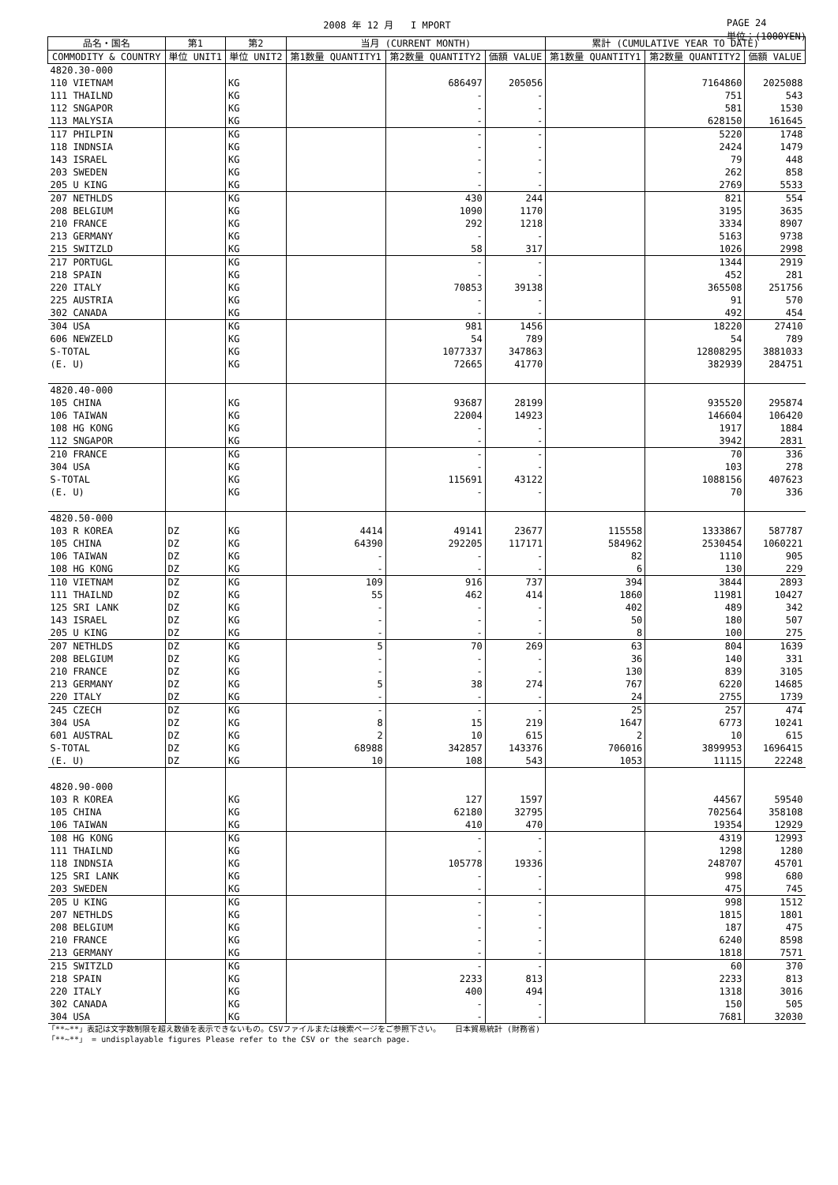2008 年 12 月 I MPORT PAGE 24
単位：(1000YEN)
| 品名・国名 | 第1 | 第2 | 当月 (CURRENT MONTH) | | | 累計 (CUMULATIVE YEAR TO DATE) | | |
| --- | --- | --- | --- | --- | --- | --- | --- | --- |
| COMMODITY & COUNTRY | 単位 UNIT1 | 単位 UNIT2 | 第1数量 QUANTITY1 | 第2数量 QUANTITY2 | 価額 VALUE | 第1数量 QUANTITY1 | 第2数量 QUANTITY2 | 価額 VALUE |
| 4820.30-000 | | | | | | | | |
| 110 VIETNAM | | KG | | 686497 | 205056 | | 7164860 | 2025088 |
| 111 THAILND | | KG | | - | - | | 751 | 543 |
| 112 SNGAPOR | | KG | | - | - | | 581 | 1530 |
| 113 MALYSIA | | KG | | - | - | | 628150 | 161645 |
| 117 PHILPIN | | KG | | - | - | | 5220 | 1748 |
| 118 INDNSIA | | KG | | - | - | | 2424 | 1479 |
| 143 ISRAEL | | KG | | - | - | | 79 | 448 |
| 203 SWEDEN | | KG | | - | - | | 262 | 858 |
| 205 U KING | | KG | | - | - | | 2769 | 5533 |
| 207 NETHLDS | | KG | | 430 | 244 | | 821 | 554 |
| 208 BELGIUM | | KG | | 1090 | 1170 | | 3195 | 3635 |
| 210 FRANCE | | KG | | 292 | 1218 | | 3334 | 8907 |
| 213 GERMANY | | KG | | - | - | | 5163 | 9738 |
| 215 SWITZLD | | KG | | 58 | 317 | | 1026 | 2998 |
| 217 PORTUGL | | KG | | - | - | | 1344 | 2919 |
| 218 SPAIN | | KG | | - | - | | 452 | 281 |
| 220 ITALY | | KG | | 70853 | 39138 | | 365508 | 251756 |
| 225 AUSTRIA | | KG | | - | - | | 91 | 570 |
| 302 CANADA | | KG | | - | - | | 492 | 454 |
| 304 USA | | KG | | 981 | 1456 | | 18220 | 27410 |
| 606 NEWZELD | | KG | | 54 | 789 | | 54 | 789 |
| S-TOTAL | | KG | | 1077337 | 347863 | | 12808295 | 3881033 |
| (E. U) | | KG | | 72665 | 41770 | | 382939 | 284751 |
| 4820.40-000 | | | | | | | | |
| 105 CHINA | | KG | | 93687 | 28199 | | 935520 | 295874 |
| 106 TAIWAN | | KG | | 22004 | 14923 | | 146604 | 106420 |
| 108 HG KONG | | KG | | - | - | | 1917 | 1884 |
| 112 SNGAPOR | | KG | | - | - | | 3942 | 2831 |
| 210 FRANCE | | KG | | - | - | | 70 | 336 |
| 304 USA | | KG | | - | - | | 103 | 278 |
| S-TOTAL | | KG | | 115691 | 43122 | | 1088156 | 407623 |
| (E. U) | | KG | | - | - | | 70 | 336 |
| 4820.50-000 | | | | | | | | |
| 103 R KOREA | DZ | KG | 4414 | 49141 | 23677 | 115558 | 1333867 | 587787 |
| 105 CHINA | DZ | KG | 64390 | 292205 | 117171 | 584962 | 2530454 | 1060221 |
| 106 TAIWAN | DZ | KG | - | - | - | 82 | 1110 | 905 |
| 108 HG KONG | DZ | KG | - | - | - | 6 | 130 | 229 |
| 110 VIETNAM | DZ | KG | 109 | 916 | 737 | 394 | 3844 | 2893 |
| 111 THAILND | DZ | KG | 55 | 462 | 414 | 1860 | 11981 | 10427 |
| 125 SRI LANK | DZ | KG | - | - | - | 402 | 489 | 342 |
| 143 ISRAEL | DZ | KG | - | - | - | 50 | 180 | 507 |
| 205 U KING | DZ | KG | - | - | - | 8 | 100 | 275 |
| 207 NETHLDS | DZ | KG | 5 | 70 | 269 | 63 | 804 | 1639 |
| 208 BELGIUM | DZ | KG | - | - | - | 36 | 140 | 331 |
| 210 FRANCE | DZ | KG | - | - | - | 130 | 839 | 3105 |
| 213 GERMANY | DZ | KG | 5 | 38 | 274 | 767 | 6220 | 14685 |
| 220 ITALY | DZ | KG | - | - | - | 24 | 2755 | 1739 |
| 245 CZECH | DZ | KG | - | - | - | 25 | 257 | 474 |
| 304 USA | DZ | KG | 8 | 15 | 219 | 1647 | 6773 | 10241 |
| 601 AUSTRAL | DZ | KG | 2 | 10 | 615 | 2 | 10 | 615 |
| S-TOTAL | DZ | KG | 68988 | 342857 | 143376 | 706016 | 3899953 | 1696415 |
| (E. U) | DZ | KG | 10 | 108 | 543 | 1053 | 11115 | 22248 |
| 4820.90-000 | | | | | | | | |
| 103 R KOREA | | KG | | 127 | 1597 | | 44567 | 59540 |
| 105 CHINA | | KG | | 62180 | 32795 | | 702564 | 358108 |
| 106 TAIWAN | | KG | | 410 | 470 | | 19354 | 12929 |
| 108 HG KONG | | KG | | - | - | | 4319 | 12993 |
| 111 THAILND | | KG | | - | - | | 1298 | 1280 |
| 118 INDNSIA | | KG | | 105778 | 19336 | | 248707 | 45701 |
| 125 SRI LANK | | KG | | - | - | | 998 | 680 |
| 203 SWEDEN | | KG | | - | - | | 475 | 745 |
| 205 U KING | | KG | | - | - | | 998 | 1512 |
| 207 NETHLDS | | KG | | - | - | | 1815 | 1801 |
| 208 BELGIUM | | KG | | - | - | | 187 | 475 |
| 210 FRANCE | | KG | | - | - | | 6240 | 8598 |
| 213 GERMANY | | KG | | - | - | | 1818 | 7571 |
| 215 SWITZLD | | KG | | - | - | | 60 | 370 |
| 218 SPAIN | | KG | | 2233 | 813 | | 2233 | 813 |
| 220 ITALY | | KG | | 400 | 494 | | 1318 | 3016 |
| 302 CANADA | | KG | | - | - | | 150 | 505 |
| 304 USA | | KG | | - | - | | 7681 | 32030 |
「**~**」表記は文字数制限を超え数値を表示できないもの。CSVファイルまたは検索ページをご参照下さい。 日本貿易統計 (財務省)
「**~**」 = undisplayable figures Please refer to the CSV or the search page.